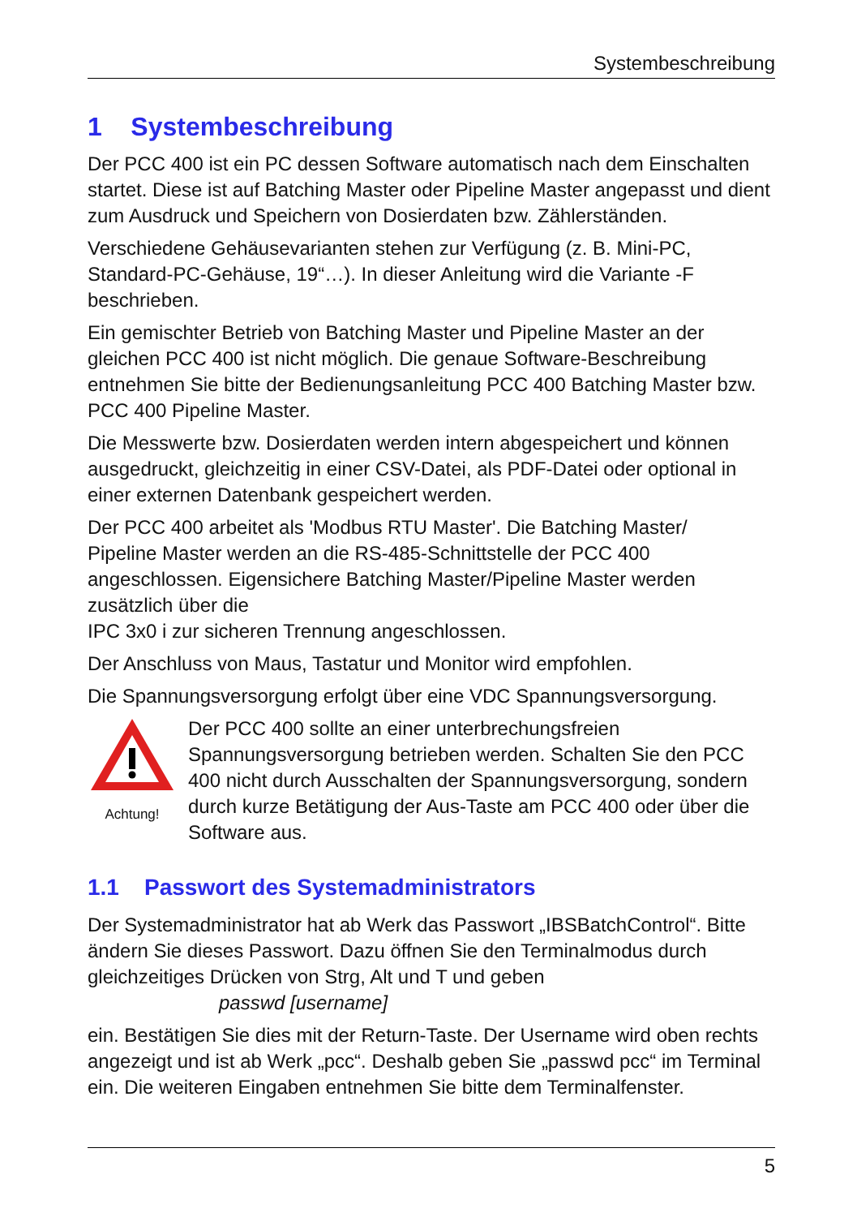Systembeschreibung
1 Systembeschreibung
Der PCC 400 ist ein PC dessen Software automatisch nach dem Einschalten startet. Diese ist auf Batching Master oder Pipeline Master angepasst und dient zum Ausdruck und Speichern von Dosierdaten bzw. Zählerständen.
Verschiedene Gehäusevarianten stehen zur Verfügung (z. B. Mini-PC, Standard-PC-Gehäuse, 19“…). In dieser Anleitung wird die Variante -F beschrieben.
Ein gemischter Betrieb von Batching Master und Pipeline Master an der gleichen PCC 400 ist nicht möglich. Die genaue Software-Beschreibung entnehmen Sie bitte der Bedienungsanleitung PCC 400 Batching Master bzw. PCC 400 Pipeline Master.
Die Messwerte bzw. Dosierdaten werden intern abgespeichert und können ausgedruckt, gleichzeitig in einer CSV-Datei, als PDF-Datei oder optional in einer externen Datenbank gespeichert werden.
Der PCC 400 arbeitet als 'Modbus RTU Master'. Die Batching Master/
Pipeline Master werden an die RS-485-Schnittstelle der PCC 400 angeschlossen. Eigensichere Batching Master/Pipeline Master werden zusätzlich über die
IPC 3x0 i zur sicheren Trennung angeschlossen.
Der Anschluss von Maus, Tastatur und Monitor wird empfohlen.
Die Spannungsversorgung erfolgt über eine VDC Spannungsversorgung.
Achtung!
Der PCC 400 sollte an einer unterbrechungsfreien Spannungsversorgung betrieben werden. Schalten Sie den PCC 400 nicht durch Ausschalten der Spannungsversorgung, sondern durch kurze Betätigung der Aus-Taste am PCC 400 oder über die Software aus.
1.1 Passwort des Systemadministrators
Der Systemadministrator hat ab Werk das Passwort „IBSBatchControl“. Bitte ändern Sie dieses Passwort. Dazu öffnen Sie den Terminalmodus durch gleichzeitiges Drücken von Strg, Alt und T und geben
passwd [username]
ein. Bestätigen Sie dies mit der Return-Taste. Der Username wird oben rechts angezeigt und ist ab Werk „pcc“. Deshalb geben Sie „passwd pcc“ im Terminal ein. Die weiteren Eingaben entnehmen Sie bitte dem Terminalfenster.
5